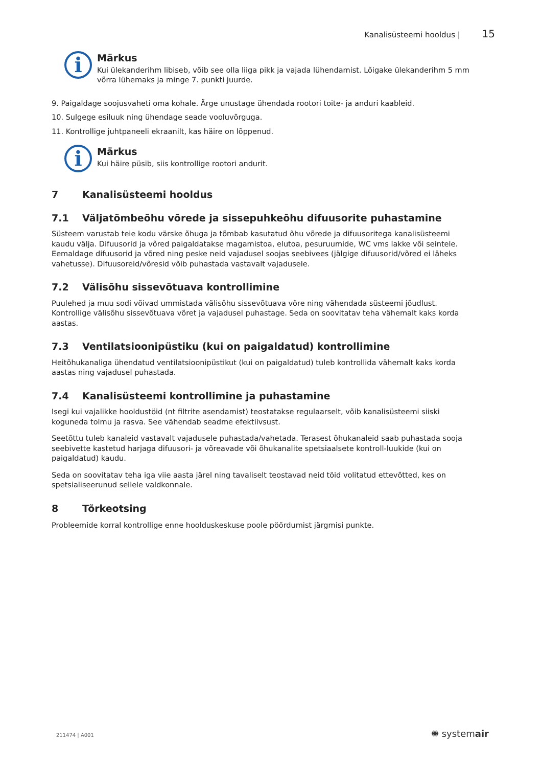Kanalisüsteemi hooldus | 15
i
Märkus
Kui ülekanderihm libiseb, võib see olla liiga pikk ja vajada lühendamist. Lõigake ülekanderihm 5 mm võrra lühemaks ja minge 7. punkti juurde.
9. Paigaldage soojusvaheti oma kohale. Ärge unustage ühendada rootori toite- ja anduri kaableid.
10. Sulgege esiluuk ning ühendage seade vooluvõrguga.
11. Kontrollige juhtpaneeli ekraanilt, kas häire on lõppenud.
i
Märkus
Kui häire püsib, siis kontrollige rootori andurit.
7 Kanalisüsteemi hooldus
7.1 Väljatõmbeõhu võrede ja sissepuhkeõhu difuusorite puhastamine
Süsteem varustab teie kodu värske õhuga ja tõmbab kasutatud õhu võrede ja difuusoritega kanalisüsteemi kaudu välja. Difuusorid ja võred paigaldatakse magamistoa, elutoa, pesuruumide, WC vms lakke või seintele. Eemaldage difuusorid ja võred ning peske neid vajadusel soojas seebivees (jälgige difuusorid/võred ei läheks vahetusse). Difuusoreid/võresid võib puhastada vastavalt vajadusele.
7.2 Välisõhu sissevõtuava kontrollimine
Puulehed ja muu sodi võivad ummistada välisõhu sissevõtuava võre ning vähendada süsteemi jõudlust. Kontrollige välisõhu sissevõtuava võret ja vajadusel puhastage. Seda on soovitatav teha vähemalt kaks korda aastas.
7.3 Ventilatsioonipüstiku (kui on paigaldatud) kontrollimine
Heitõhukanaliga ühendatud ventilatsioonipüstikut (kui on paigaldatud) tuleb kontrollida vähemalt kaks korda aastas ning vajadusel puhastada.
7.4 Kanalisüsteemi kontrollimine ja puhastamine
Isegi kui vajalikke hooldustöid (nt filtrite asendamist) teostatakse regulaarselt, võib kanalisüsteemi siiski koguneda tolmu ja rasva. See vähendab seadme efektiivsust.
Seetõttu tuleb kanaleid vastavalt vajadusele puhastada/vahetada. Terasest õhukanaleid saab puhastada sooja seebivette kastetud harjaga difuusori- ja võreavade või õhukanalite spetsiaalsete kontroll-luukide (kui on paigaldatud) kaudu.
Seda on soovitatav teha iga viie aasta järel ning tavaliselt teostavad neid töid volitatud ettevõtted, kes on spetsialiseerunud sellele valdkonnale.
8 Tõrkeotsing
Probleemide korral kontrollige enne hoolduskeskuse poole pöördumist järgmisi punkte.
211474 | A001 ✺ systemair